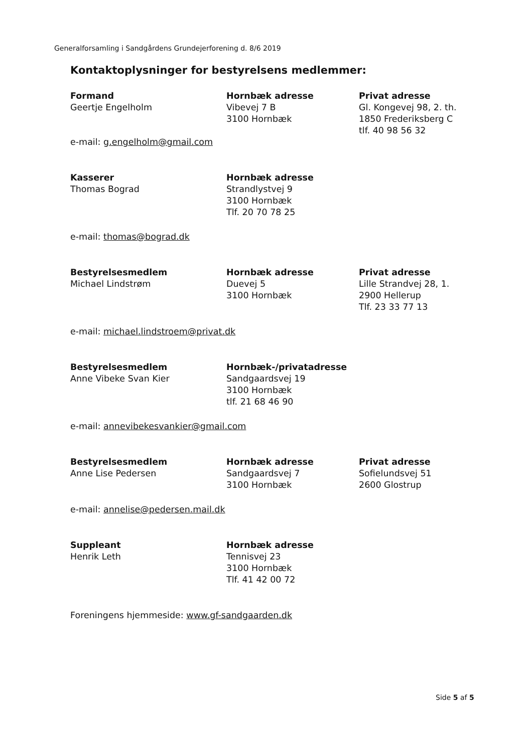Generalforsamling i Sandgårdens Grundejerforening d. 8/6 2019
Kontaktoplysninger for bestyrelsens medlemmer:
Formand
Geertje Engelholm
Hornbæk adresse
Vibevej 7 B
3100 Hornbæk
Privat adresse
Gl. Kongevej 98, 2. th.
1850 Frederiksberg C
tlf. 40 98 56 32
e-mail: g.engelholm@gmail.com
Kasserer
Thomas Bograd
Hornbæk adresse
Strandlystvej 9
3100 Hornbæk
Tlf. 20 70 78 25
e-mail: thomas@bograd.dk
Bestyrelsesmedlem
Michael Lindstrøm
Hornbæk adresse
Duevej 5
3100 Hornbæk
Privat adresse
Lille Strandvej 28, 1.
2900 Hellerup
Tlf. 23 33 77 13
e-mail: michael.lindstroem@privat.dk
Bestyrelsesmedlem
Anne Vibeke Svan Kier
Hornbæk-/privatadresse
Sandgaardsvej 19
3100 Hornbæk
tlf. 21 68 46 90
e-mail: annevibekesvankier@gmail.com
Bestyrelsesmedlem
Anne Lise Pedersen
Hornbæk adresse
Sandgaardsvej 7
3100 Hornbæk
Privat adresse
Sofielundsvej 51
2600 Glostrup
e-mail: annelise@pedersen.mail.dk
Suppleant
Henrik Leth
Hornbæk adresse
Tennisvej 23
3100 Hornbæk
Tlf. 41 42 00 72
Foreningens hjemmeside: www.gf-sandgaarden.dk
Side 5 af 5